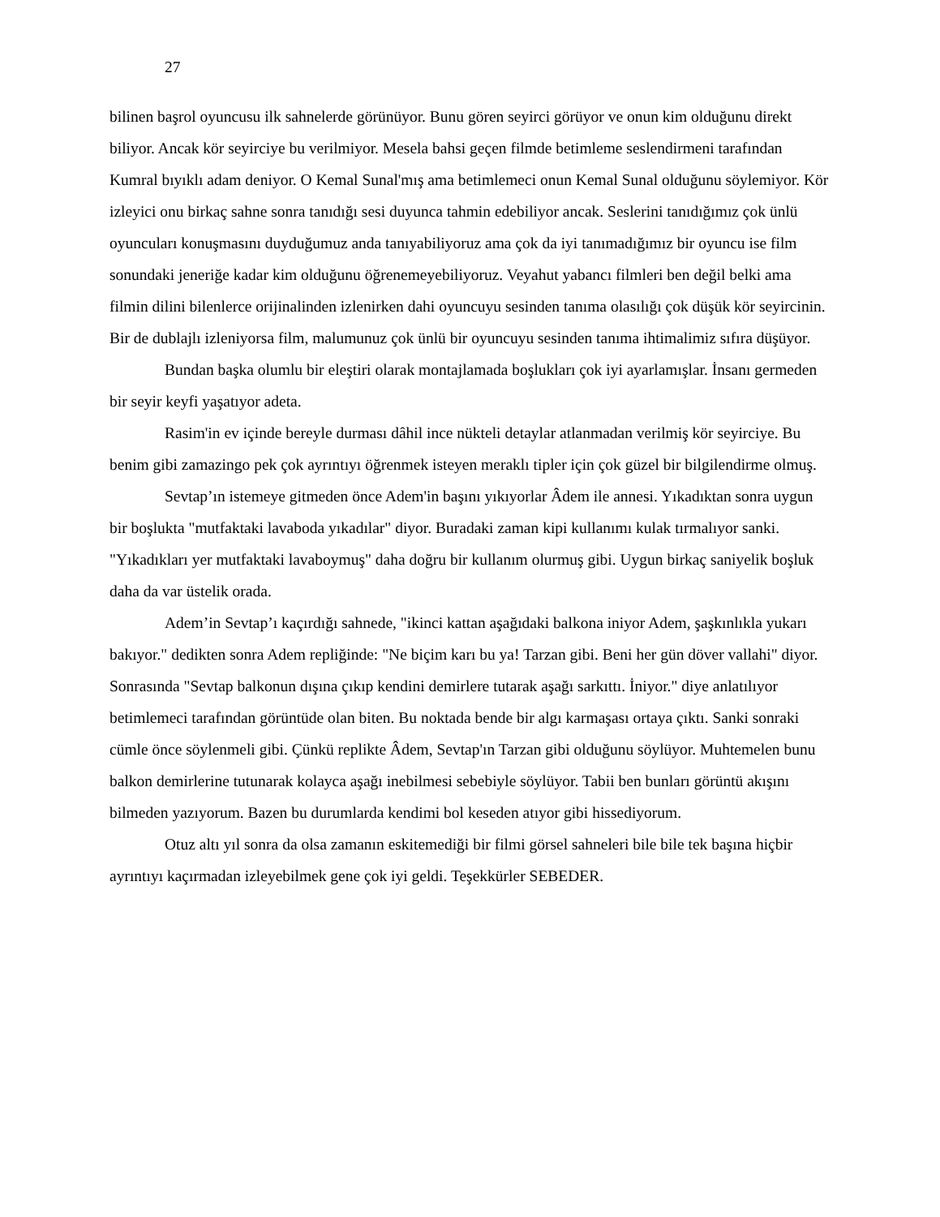27
bilinen başrol oyuncusu ilk sahnelerde görünüyor. Bunu gören seyirci görüyor ve onun kim olduğunu direkt biliyor. Ancak kör seyirciye bu verilmiyor. Mesela bahsi geçen filmde betimleme seslendirmeni tarafından Kumral bıyıklı adam deniyor. O Kemal Sunal'mış ama betimlemeci onun Kemal Sunal olduğunu söylemiyor. Kör izleyici onu birkaç sahne sonra tanıdığı sesi duyunca tahmin edebiliyor ancak. Seslerini tanıdığımız çok ünlü oyuncuları konuşmasını duyduğumuz anda tanıyabiliyoruz ama çok da iyi tanımadığımız bir oyuncu ise film sonundaki jeneriğe kadar kim olduğunu öğrenemeyebiliyoruz. Veyahut yabancı filmleri ben değil belki ama filmin dilini bilenlerce orijinalinden izlenirken dahi oyuncuyu sesinden tanıma olasılığı çok düşük kör seyircinin. Bir de dublajlı izleniyorsa film, malumunuz çok ünlü bir oyuncuyu sesinden tanıma ihtimalimiz sıfıra düşüyor.
Bundan başka olumlu bir eleştiri olarak montajlamada boşlukları çok iyi ayarlamışlar. İnsanı germeden bir seyir keyfi yaşatıyor adeta.
Rasim'in ev içinde bereyle durması dâhil ince nükteli detaylar atlanmadan verilmiş kör seyirciye. Bu benim gibi zamazingo pek çok ayrıntıyı öğrenmek isteyen meraklı tipler için çok güzel bir bilgilendirme olmuş.
Sevtap’ın istemeye gitmeden önce Adem'in başını yıkıyorlar Âdem ile annesi. Yıkadıktan sonra uygun bir boşlukta "mutfaktaki lavaboda yıkadılar" diyor. Buradaki zaman kipi kullanımı kulak tırmalıyor sanki. "Yıkadıkları yer mutfaktaki lavaboymuş" daha doğru bir kullanım olurmuş gibi. Uygun birkaç saniyelik boşluk daha da var üstelik orada.
Adem’in Sevtap’ı kaçırdığı sahnede, "ikinci kattan aşağıdaki balkona iniyor Adem, şaşkınlıkla yukarı bakıyor." dedikten sonra Adem repliğinde: "Ne biçim karı bu ya! Tarzan gibi. Beni her gün döver vallahi" diyor. Sonrasında "Sevtap balkonun dışına çıkıp kendini demirlere tutarak aşağı sarkıttı. İniyor." diye anlatılıyor betimlemeci tarafından görüntüde olan biten. Bu noktada bende bir algı karmaşası ortaya çıktı. Sanki sonraki cümle önce söylenmeli gibi. Çünkü replikte Âdem, Sevtap'ın Tarzan gibi olduğunu söylüyor. Muhtemelen bunu balkon demirlerine tutunarak kolayca aşağı inebilmesi sebebiyle söylüyor. Tabii ben bunları görüntü akışını bilmeden yazıyorum. Bazen bu durumlarda kendimi bol keseden atıyor gibi hissediyorum.
Otuz altı yıl sonra da olsa zamanın eskitemediği bir filmi görsel sahneleri bile bile tek başına hiçbir ayrıntıyı kaçırmadan izleyebilmek gene çok iyi geldi. Teşekkürler SEBEDER.